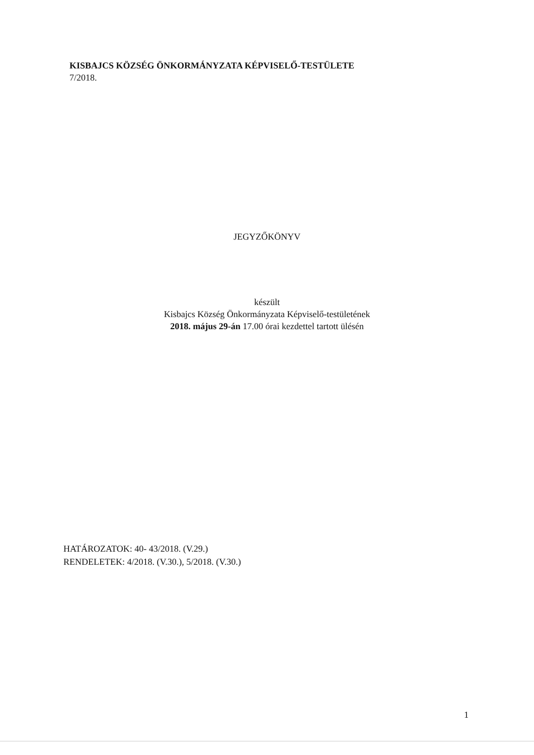KISBAJCS KÖZSÉG ÖNKORMÁNYZATA KÉPVISELŐ-TESTÜLETE
7/2018.
JEGYZŐKÖNYV
készült
Kisbajcs Község Önkormányzata Képviselő-testületének
2018. május 29-án 17.00 órai kezdettel tartott ülésén
HATÁROZATOK: 40- 43/2018. (V.29.)
RENDELETEK: 4/2018. (V.30.), 5/2018. (V.30.)
1